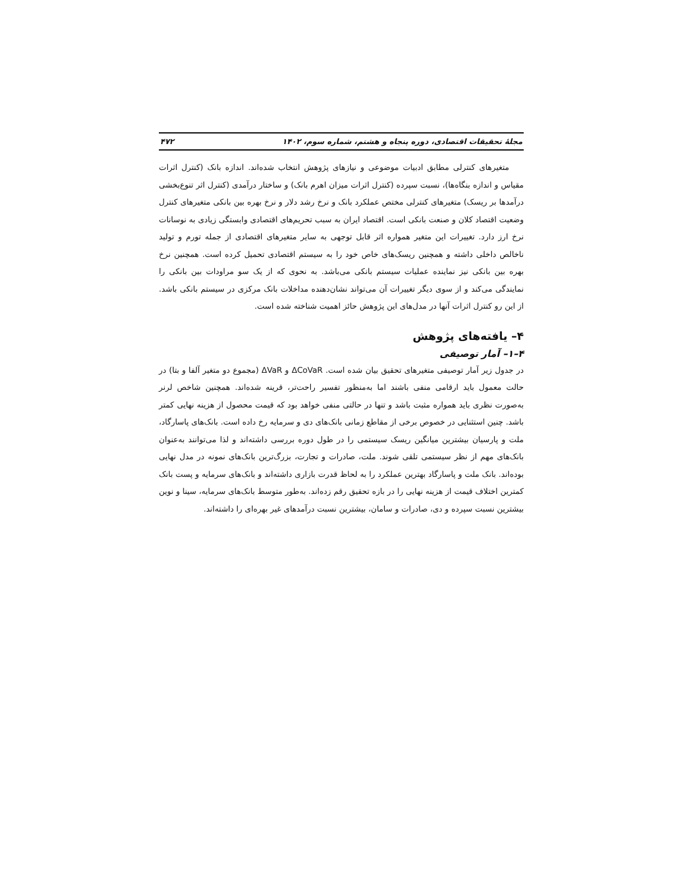مجلهٔ تحقیقات اقتصادی، دوره پنجاه و هشتم، شماره سوم، ۱۴۰۲ ۴۷۲
متغیرهای کنترلی مطابق ادبیات موضوعی و نیازهای پژوهش انتخاب شده‌اند. اندازه بانک (کنترل اثرات مقیاس و اندازه بنگاه‌ها)، نسبت سپرده (کنترل اثرات میزان اهرم بانک) و ساختار درآمدی (کنترل اثر تنوع‌بخشی درآمدها بر ریسک) متغیرهای کنترلی مختص عملکرد بانک و نرخ رشد دلار و نرخ بهره بین بانکی متغیرهای کنترل وضعیت اقتصاد کلان و صنعت بانکی است. اقتصاد ایران به سبب تحریم‌های اقتصادی وابستگی زیادی به نوسانات نرخ ارز دارد. تغییرات این متغیر همواره اثر قابل توجهی به سایر متغیرهای اقتصادی از جمله تورم و تولید ناخالص داخلی داشته و همچنین ریسک‌های خاص خود را به سیستم اقتصادی تحمیل کرده است. همچنین نرخ بهره بین بانکی نیز نماینده عملیات سیستم بانکی می‌باشد. به نحوی که از یک سو مراودات بین بانکی را نمایندگی می‌کند و از سوی دیگر تغییرات آن می‌تواند نشان‌دهنده مداخلات بانک مرکزی در سیستم بانکی باشد. از این رو کنترل اثرات آنها در مدل‌های این پژوهش حائز اهمیت شناخته شده است.
۴– یافته‌های پژوهش
۴–۱– آمار توصیفی
در جدول زیر آمار توصیفی متغیرهای تحقیق بیان شده است. ΔCoVaR و ΔVaR (مجموع دو متغیر آلفا و بتا) در حالت معمول باید ارقامی منفی باشند اما به‌منظور تفسیر راحت‌تر، قرینه شده‌اند. همچنین شاخص لرنر به‌صورت نظری باید همواره مثبت باشد و تنها در حالتی منفی خواهد بود که قیمت محصول از هزینه نهایی کمتر باشد. چنین استثنایی در خصوص برخی از مقاطع زمانی بانک‌های دی و سرمایه رخ داده است. بانک‌های پاسارگاد، ملت و پارسیان بیشترین میانگین ریسک سیستمی را در طول دوره بررسی داشته‌اند و لذا می‌توانند به‌عنوان بانک‌های مهم از نظر سیستمی تلقی شوند. ملت، صادرات و تجارت، بزرگ‌ترین بانک‌های نمونه در مدل نهایی بوده‌اند. بانک ملت و پاسارگاد بهترین عملکرد را به لحاظ قدرت بازاری داشته‌اند و بانک‌های سرمایه و پست بانک کمترین اختلاف قیمت از هزینه نهایی را در بازه تحقیق رقم زده‌اند. به‌طور متوسط بانک‌های سرمایه، سینا و نوین بیشترین نسبت سپرده و دی، صادرات و سامان، بیشترین نسبت درآمدهای غیر بهره‌ای را داشته‌اند.